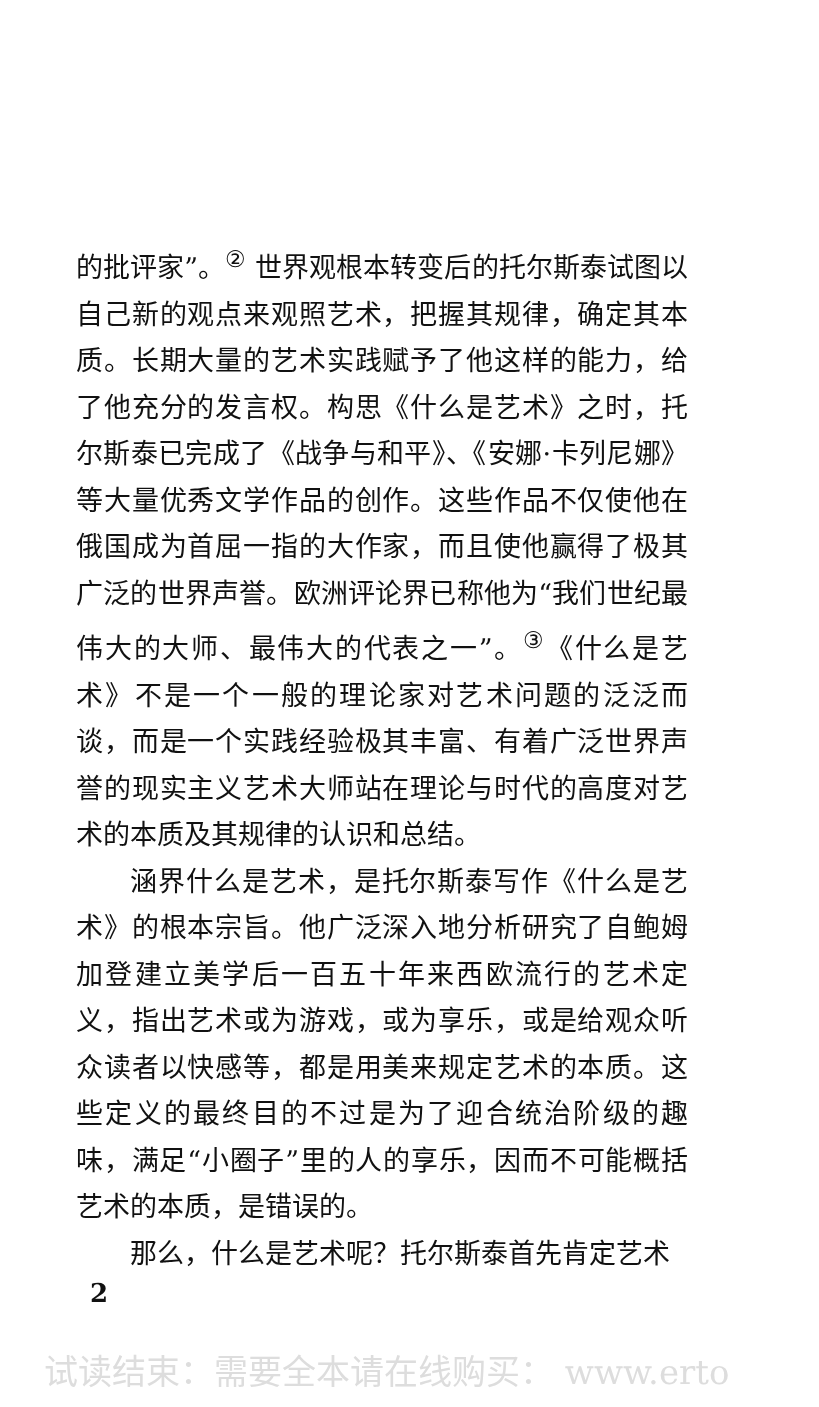的批评家”。<sup>②</sup> 世界观根本转变后的托尔斯泰试图以自己新的观点来观照艺术，把握其规律，确定其本质。长期大量的艺术实践赋予了他这样的能力，给了他充分的发言权。构思《什么是艺术》之时，托尔斯泰已完成了《战争与和平》、《安娜·卡列尼娜》等大量优秀文学作品的创作。这些作品不仅使他在俄国成为首屈一指的大作家，而且使他赢得了极其广泛的世界声誉。欧洲评论界已称他为“我们世纪最伟大的大师、最伟大的代表之一”。<sup>③</sup>《什么是艺术》不是一个一般的理论家对艺术问题的泛泛而谈，而是一个实践经验极其丰富、有着广泛世界声誉的现实主义艺术大师站在理论与时代的高度对艺术的本质及其规律的认识和总结。
涵界什么是艺术，是托尔斯泰写作《什么是艺术》的根本宗旨。他广泛深入地分析研究了自鲍姆加登建立美学后一百五十年来西欧流行的艺术定义，指出艺术或为游戏，或为享乐，或是给观众听众读者以快感等，都是用美来规定艺术的本质。这些定义的最终目的不过是为了迎合统治阶级的趣味，满足“小圈子”里的人的享乐，因而不可能概括艺术的本质，是错误的。
那么，什么是艺术呢？托尔斯泰首先肯定艺术
2
试读结束：需要全本请在线购买： www.erto